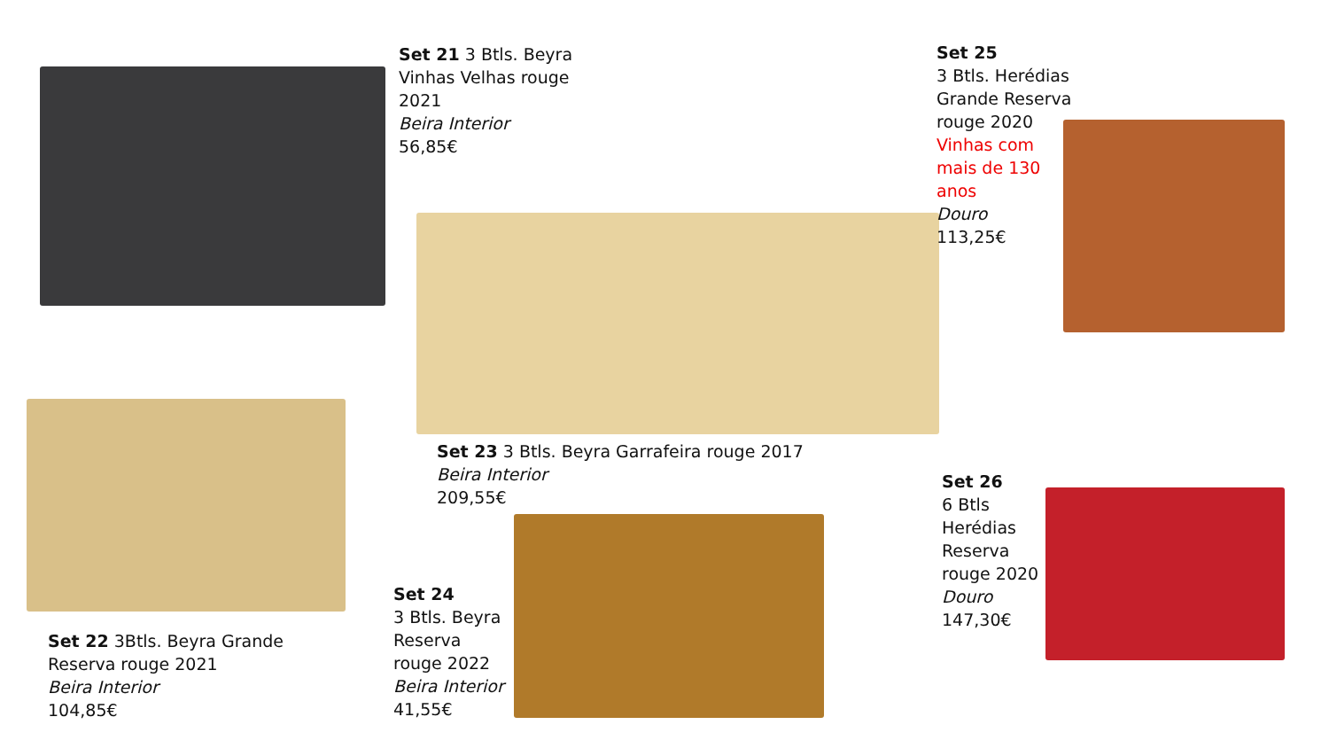Set 21 3 Btls. Beyra Vinhas Velhas rouge 2021
Beira Interior
56,85€
Set 25
3 Btls. Herédias Grande Reserva rouge 2020
Vinhas com mais de 130 anos
Douro
113,25€
Set 23 3 Btls. Beyra Garrafeira rouge 2017
Beira Interior
209,55€
Set 26
6 Btls Herédias Reserva rouge 2020
Douro
147,30€
Set 24
3 Btls. Beyra Reserva rouge 2022
Beira Interior
41,55€
Set 22 3Btls. Beyra Grande Reserva rouge 2021
Beira Interior
104,85€